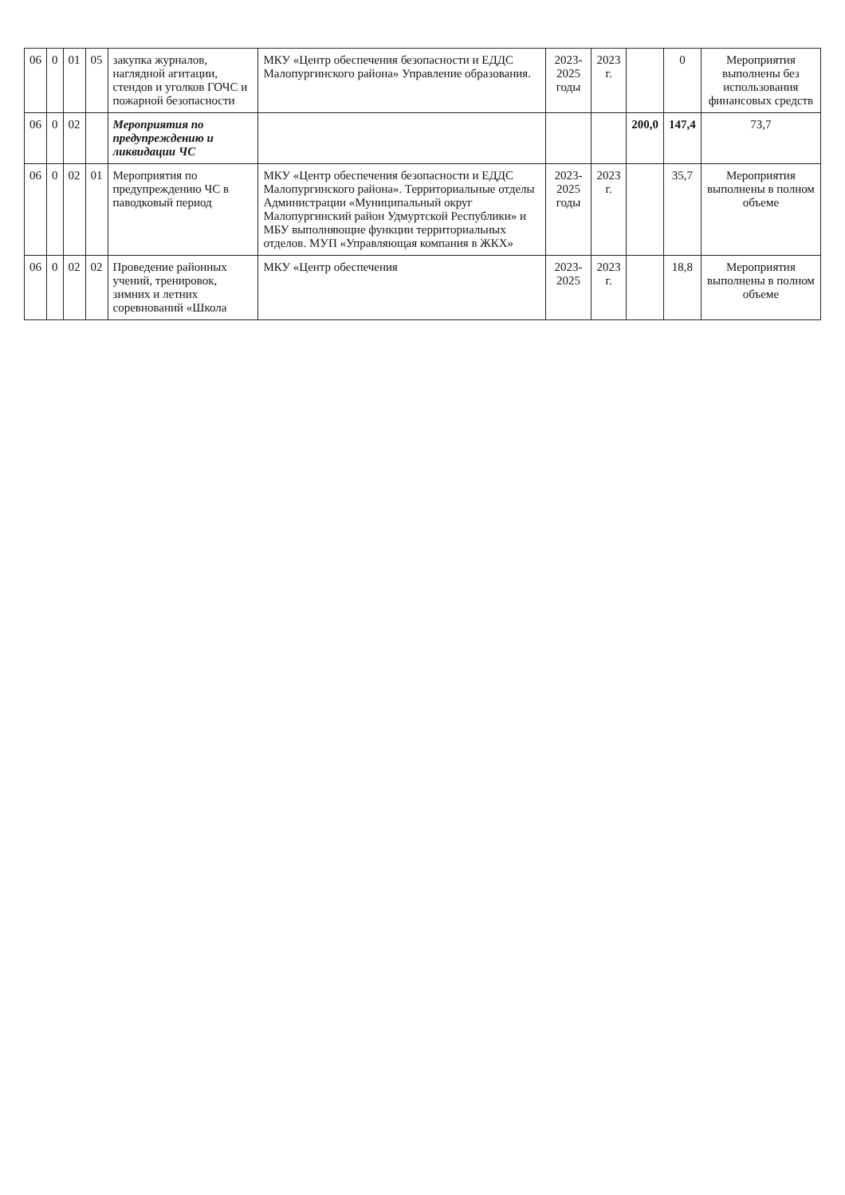| 06 | 0 | 01 | 05 | закупка журналов, наглядной агитации, стендов и уголков ГОЧС и пожарной безопасности | МКУ «Центр обеспечения безопасности и ЕДДС Малопургинского района» Управление образования. | 2023-2025 годы | 2023 г. | | 0 | Мероприятия выполнены без использования финансовых средств |
| 06 | 0 | 02 | | Мероприятия по предупреждению и ликвидации ЧС | | | | 200,0 | 147,4 | 73,7 |
| 06 | 0 | 02 | 01 | Мероприятия по предупреждению ЧС в паводковый период | МКУ «Центр обеспечения безопасности и ЕДДС Малопургинского района». Территориальные отделы Администрации «Муниципальный округ Малопургинский район Удмуртской Республики» и МБУ выполняющие функции территориальных отделов. МУП «Управляющая компания в ЖКХ» | 2023-2025 годы | 2023 г. | | 35,7 | Мероприятия выполнены в полном объеме |
| 06 | 0 | 02 | 02 | Проведение районных учений, тренировок, зимних и летних соревнований «Школа | МКУ «Центр обеспечения | 2023-2025 | 2023 г. | | 18,8 | Мероприятия выполнены в полном объеме |